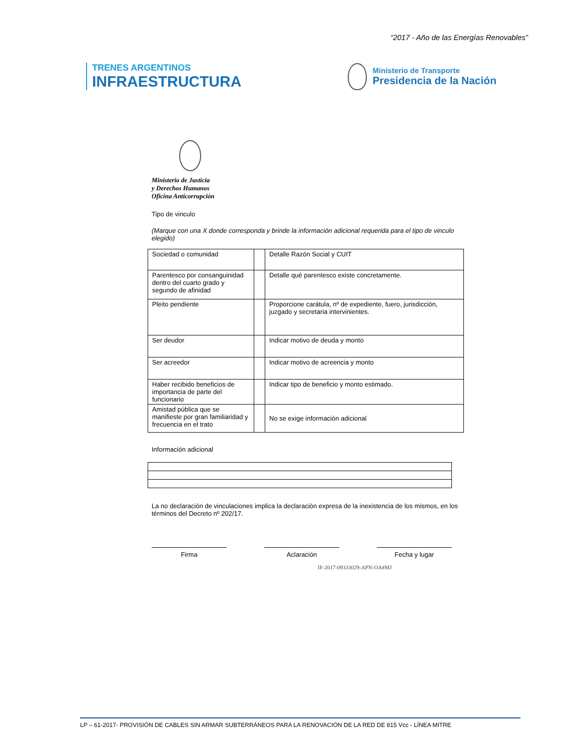“2017 - Año de las Energías Renovables”
TRENES ARGENTINOS
INFRAESTRUCTURA
Ministerio de Transporte
Presidencia de la Nación
Ministerio de Justicia
y Derechos Humanos
Oficina Anticorrupción
Tipo de vinculo
(Marque con una X donde corresponda y brinde la información adicional requerida para el tipo de vinculo elegido)
| Sociedad o comunidad | | Detalle Razón Social y CUIT |
| Parentesco por consanguinidad dentro del cuarto grado y segundo de afinidad | | Detalle qué parentesco existe concretamente. |
| Pleito pendiente | | Proporcione carátula, nº de expediente, fuero, jurisdicción, juzgado y secretaria intervinientes. |
| Ser deudor | | Indicar motivo de deuda y monto |
| Ser acreedor | | Indicar motivo de acreencia y monto |
| Haber recibido beneficios de importancia de parte del funcionario | | Indicar tipo de beneficio y monto estimado. |
| Amistad pública que se manifieste por gran familiaridad y frecuencia en el trato | | No se exige información adicional |
Información adicional
La no declaración de vinculaciones implica la declaración expresa de la inexistencia de los mismos, en los términos del Decreto nº 202/17.
Firma Aclaración Fecha y lugar
IF-2017-09333029-APN-OA#MJ
LP – 61-2017- PROVISIÓN DE CABLES SIN ARMAR SUBTERRÁNEOS PARA LA RENOVACIÓN DE LA RED DE 815 Vcc - LÍNEA MITRE